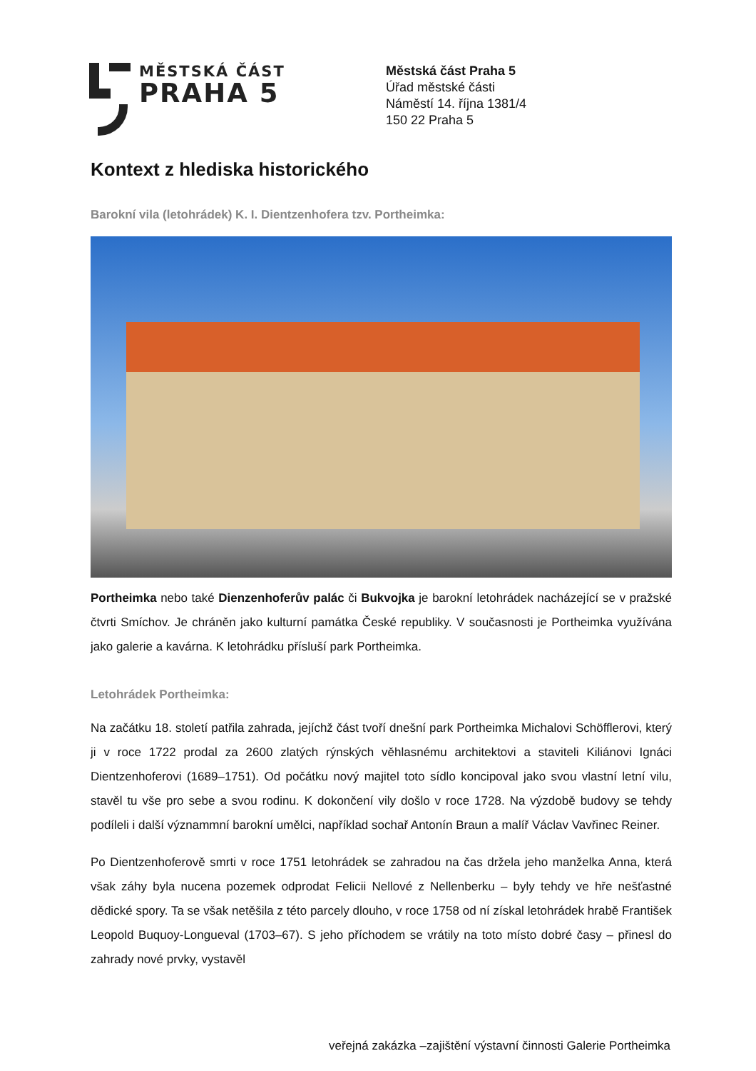MĚSTSKÁ ČÁST
PRAHA 5
Městská část Praha 5
Úřad městské části
Náměstí 14. října 1381/4
150 22 Praha 5
Kontext z hlediska historického
Barokní vila (letohrádek) K. I. Dientzenhofera tzv. Portheimka:
Portheimka nebo také Dienzenhoferův palác či Bukvojka je barokní letohrádek nacházející se v pražské čtvrti Smíchov. Je chráněn jako kulturní památka České republiky. V současnosti je Portheimka využívána jako galerie a kavárna. K letohrádku přísluší park Portheimka.
Letohrádek Portheimka:
Na začátku 18. století patřila zahrada, jejíchž část tvoří dnešní park Portheimka Michalovi Schöfflerovi, který ji v roce 1722 prodal za 2600 zlatých rýnských věhlasnému architektovi a staviteli Kiliánovi Ignáci Dientzenhoferovi (1689–1751). Od počátku nový majitel toto sídlo koncipoval jako svou vlastní letní vilu, stavěl tu vše pro sebe a svou rodinu. K dokončení vily došlo v roce 1728. Na výzdobě budovy se tehdy podíleli i další význammní barokní umělci, například sochař Antonín Braun a malíř Václav Vavřinec Reiner.
Po Dientzenhoferově smrti v roce 1751 letohrádek se zahradou na čas držela jeho manželka Anna, která však záhy byla nucena pozemek odprodat Felicii Nellové z Nellenberku – byly tehdy ve hře nešťastné dědické spory. Ta se však netěšila z této parcely dlouho, v roce 1758 od ní získal letohrádek hrabě František Leopold Buquoy-Longueval (1703–67). S jeho příchodem se vrátily na toto místo dobré časy – přinesl do zahrady nové prvky, vystavěl
veřejná zakázka –zajištění výstavní činnosti Galerie Portheimka